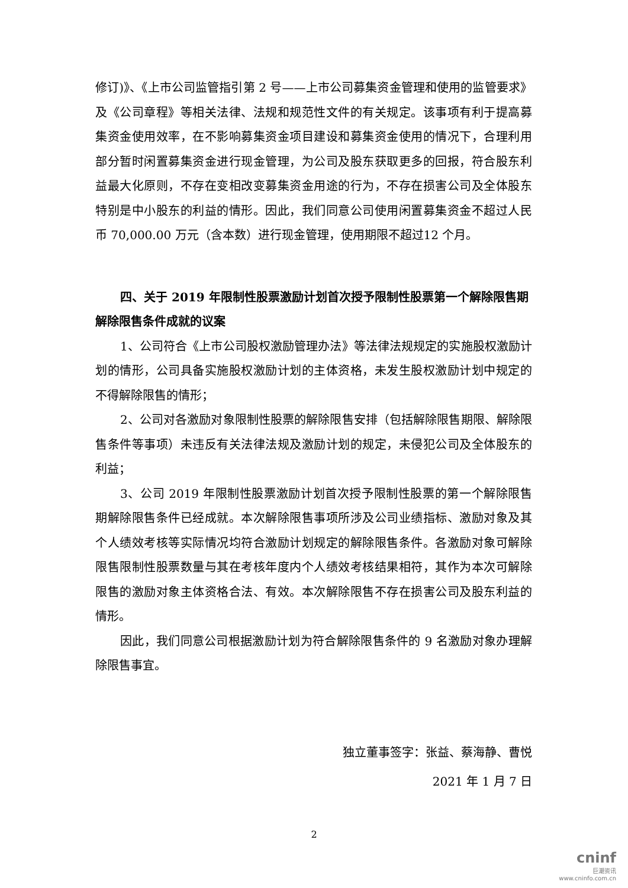修订)》、《上市公司监管指引第 2 号——上市公司募集资金管理和使用的监管要求》及《公司章程》等相关法律、法规和规范性文件的有关规定。该事项有利于提高募集资金使用效率，在不影响募集资金项目建设和募集资金使用的情况下，合理利用部分暂时闲置募集资金进行现金管理，为公司及股东获取更多的回报，符合股东利益最大化原则，不存在变相改变募集资金用途的行为，不存在损害公司及全体股东特别是中小股东的利益的情形。因此，我们同意公司使用闲置募集资金不超过人民币 70,000.00 万元（含本数）进行现金管理，使用期限不超过12 个月。
四、关于 2019 年限制性股票激励计划首次授予限制性股票第一个解除限售期解除限售条件成就的议案
1、公司符合《上市公司股权激励管理办法》等法律法规规定的实施股权激励计划的情形，公司具备实施股权激励计划的主体资格，未发生股权激励计划中规定的不得解除限售的情形；
2、公司对各激励对象限制性股票的解除限售安排（包括解除限售期限、解除限售条件等事项）未违反有关法律法规及激励计划的规定，未侵犯公司及全体股东的利益；
3、公司 2019 年限制性股票激励计划首次授予限制性股票的第一个解除限售期解除限售条件已经成就。本次解除限售事项所涉及公司业绩指标、激励对象及其个人绩效考核等实际情况均符合激励计划规定的解除限售条件。各激励对象可解除限售限制性股票数量与其在考核年度内个人绩效考核结果相符，其作为本次可解除限售的激励对象主体资格合法、有效。本次解除限售不存在损害公司及股东利益的情形。
因此，我们同意公司根据激励计划为符合解除限售条件的 9 名激励对象办理解除限售事宜。
独立董事签字：张益、蔡海静、曹悦
2021 年 1 月 7 日
2
cninf
巨潮资讯
www.cninfo.com.cn